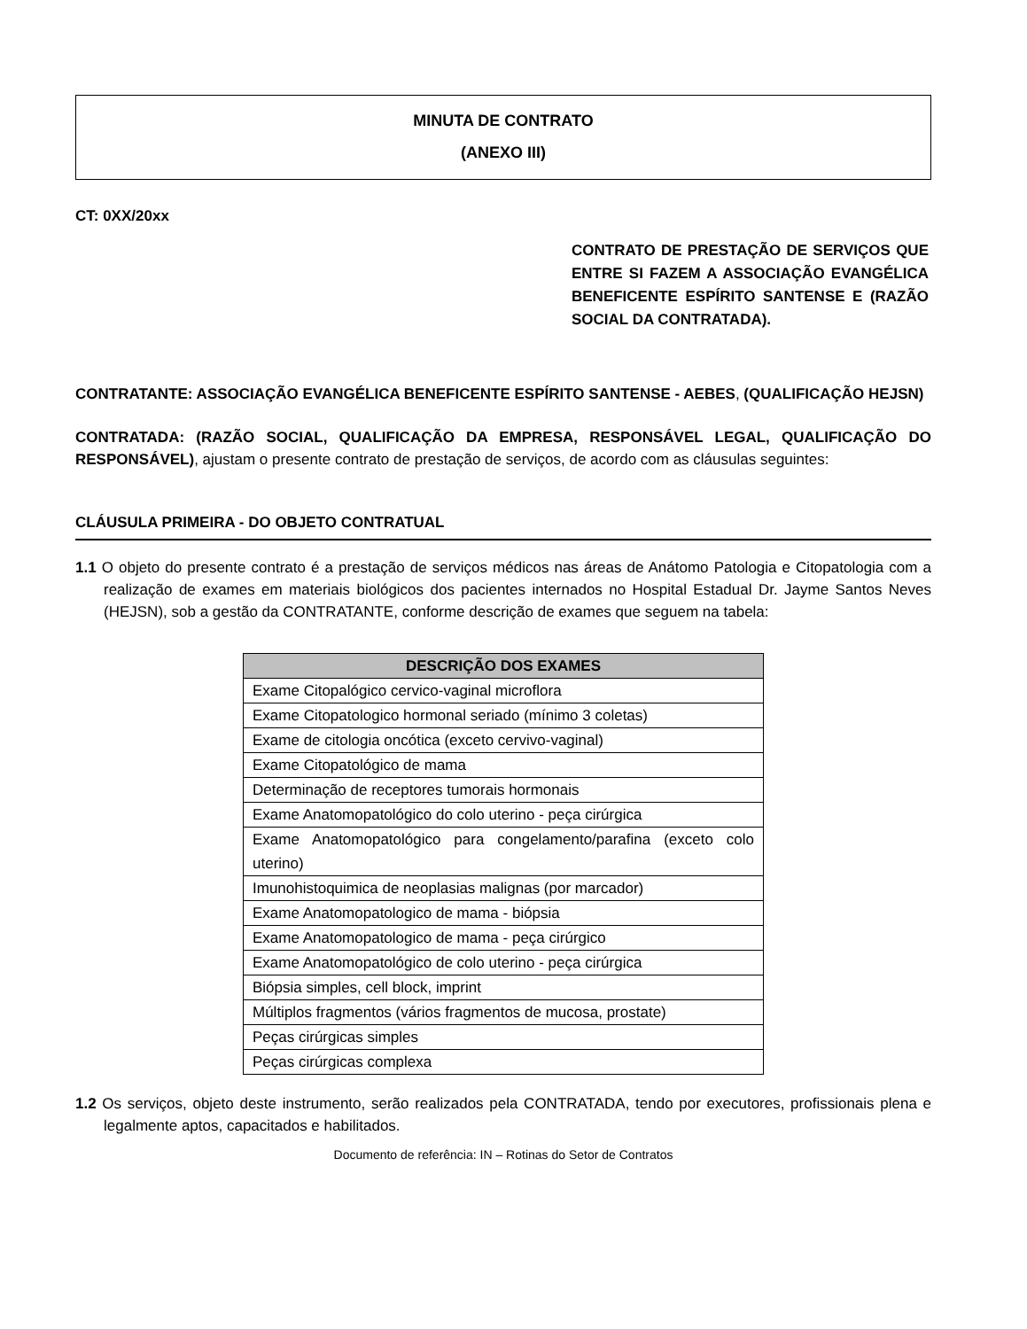MINUTA DE CONTRATO
(ANEXO III)
CT: 0XX/20xx
CONTRATO DE PRESTAÇÃO DE SERVIÇOS QUE ENTRE SI FAZEM A ASSOCIAÇÃO EVANGÉLICA BENEFICENTE ESPÍRITO SANTENSE E (RAZÃO SOCIAL DA CONTRATADA).
CONTRATANTE: ASSOCIAÇÃO EVANGÉLICA BENEFICENTE ESPÍRITO SANTENSE - AEBES, (QUALIFICAÇÃO HEJSN)
CONTRATADA: (RAZÃO SOCIAL, QUALIFICAÇÃO DA EMPRESA, RESPONSÁVEL LEGAL, QUALIFICAÇÃO DO RESPONSÁVEL), ajustam o presente contrato de prestação de serviços, de acordo com as cláusulas seguintes:
CLÁUSULA PRIMEIRA - DO OBJETO CONTRATUAL
1.1 O objeto do presente contrato é a prestação de serviços médicos nas áreas de Anátomo Patologia e Citopatologia com a realização de exames em materiais biológicos dos pacientes internados no Hospital Estadual Dr. Jayme Santos Neves (HEJSN), sob a gestão da CONTRATANTE, conforme descrição de exames que seguem na tabela:
| DESCRIÇÃO DOS EXAMES |
| --- |
| Exame Citopalógico cervico-vaginal microflora |
| Exame Citopatologico hormonal seriado (mínimo 3 coletas) |
| Exame de citologia oncótica (exceto cervivo-vaginal) |
| Exame Citopatológico de mama |
| Determinação de receptores tumorais hormonais |
| Exame Anatomopatológico do colo uterino - peça cirúrgica |
| Exame Anatomopatológico para congelamento/parafina (exceto colo uterino) |
| Imunohistoquimica de neoplasias malignas (por marcador) |
| Exame Anatomopatologico de mama - biópsia |
| Exame Anatomopatologico de mama - peça cirúrgico |
| Exame Anatomopatológico de colo uterino - peça cirúrgica |
| Biópsia simples, cell block, imprint |
| Múltiplos fragmentos (vários fragmentos de mucosa, prostate) |
| Peças cirúrgicas simples |
| Peças cirúrgicas complexa |
1.2 Os serviços, objeto deste instrumento, serão realizados pela CONTRATADA, tendo por executores, profissionais plena e legalmente aptos, capacitados e habilitados.
Documento de referência: IN – Rotinas do Setor de Contratos